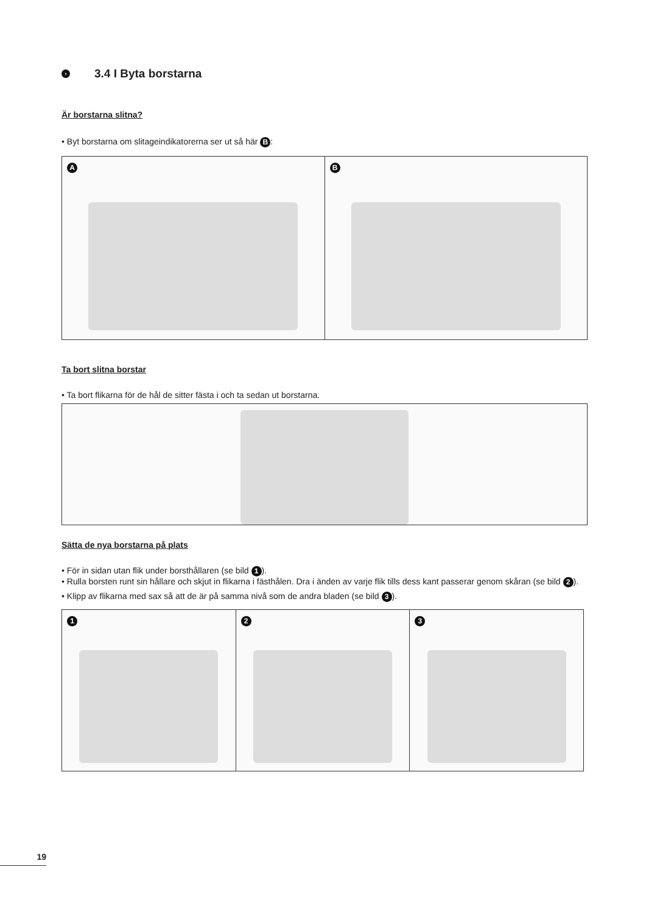› 3.4 I Byta borstarna
Är borstarna slitna?
• Byt borstarna om slitageindikatorerna ser ut så här B:
A
B
Ta bort slitna borstar
• Ta bort flikarna för de hål de sitter fästa i och ta sedan ut borstarna.
Sätta de nya borstarna på plats
• För in sidan utan flik under borsthållaren (se bild 1).
• Rulla borsten runt sin hållare och skjut in flikarna i fästhålen. Dra i änden av varje flik tills dess kant passerar genom skåran (se bild 2).
• Klipp av flikarna med sax så att de är på samma nivå som de andra bladen (se bild 3).
1
2
3
19